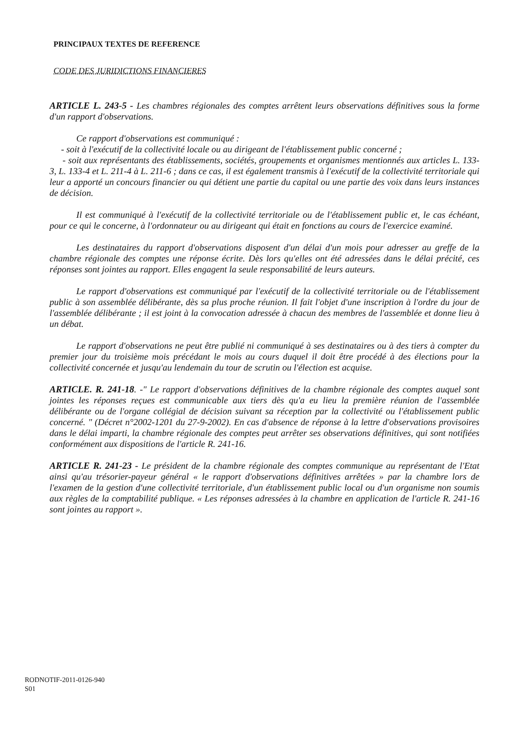PRINCIPAUX TEXTES DE REFERENCE
CODE DES JURIDICTIONS FINANCIERES
ARTICLE L. 243-5 - Les chambres régionales des comptes arrêtent leurs observations définitives sous la forme d'un rapport d'observations.
Ce rapport d'observations est communiqué :
- soit à l'exécutif de la collectivité locale ou au dirigeant de l'établissement public concerné ;
- soit aux représentants des établissements, sociétés, groupements et organismes mentionnés aux articles L. 133-3, L. 133-4 et L. 211-4 à L. 211-6 ; dans ce cas, il est également transmis à l'exécutif de la collectivité territoriale qui leur a apporté un concours financier ou qui détient une partie du capital ou une partie des voix dans leurs instances de décision.
Il est communiqué à l'exécutif de la collectivité territoriale ou de l'établissement public et, le cas échéant, pour ce qui le concerne, à l'ordonnateur ou au dirigeant qui était en fonctions au cours de l'exercice examiné.
Les destinataires du rapport d'observations disposent d'un délai d'un mois pour adresser au greffe de la chambre régionale des comptes une réponse écrite. Dès lors qu'elles ont été adressées dans le délai précité, ces réponses sont jointes au rapport. Elles engagent la seule responsabilité de leurs auteurs.
Le rapport d'observations est communiqué par l'exécutif de la collectivité territoriale ou de l'établissement public à son assemblée délibérante, dès sa plus proche réunion. Il fait l'objet d'une inscription à l'ordre du jour de l'assemblée délibérante ; il est joint à la convocation adressée à chacun des membres de l'assemblée et donne lieu à un débat.
Le rapport d'observations ne peut être publié ni communiqué à ses destinataires ou à des tiers à compter du premier jour du troisième mois précédant le mois au cours duquel il doit être procédé à des élections pour la collectivité concernée et jusqu'au lendemain du tour de scrutin ou l'élection est acquise.
ARTICLE. R. 241-18. -" Le rapport d'observations définitives de la chambre régionale des comptes auquel sont jointes les réponses reçues est communicable aux tiers dès qu'a eu lieu la première réunion de l'assemblée délibérante ou de l'organe collégial de décision suivant sa réception par la collectivité ou l'établissement public concerné. " (Décret n°2002-1201 du 27-9-2002). En cas d'absence de réponse à la lettre d'observations provisoires dans le délai imparti, la chambre régionale des comptes peut arrêter ses observations définitives, qui sont notifiées conformément aux dispositions de l'article R. 241-16.
ARTICLE R. 241-23 - Le président de la chambre régionale des comptes communique au représentant de l'Etat ainsi qu'au trésorier-payeur général « le rapport d'observations définitives arrêtées » par la chambre lors de l'examen de la gestion d'une collectivité territoriale, d'un établissement public local ou d'un organisme non soumis aux règles de la comptabilité publique. « Les réponses adressées à la chambre en application de l'article R. 241-16 sont jointes au rapport ».
RODNOTIF-2011-0126-940
S01